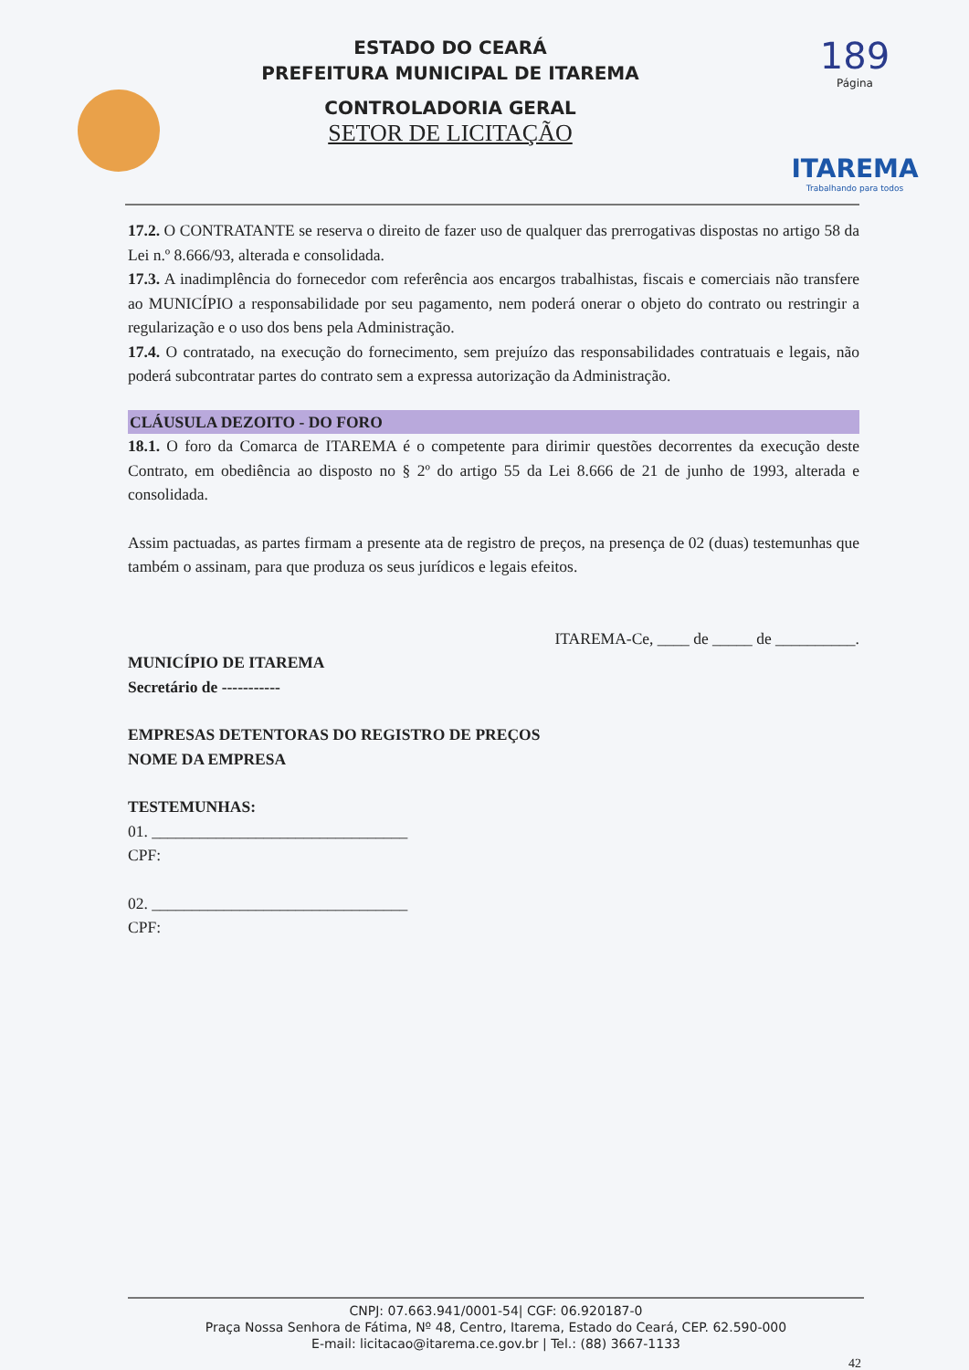ESTADO DO CEARÁ
PREFEITURA MUNICIPAL DE ITAREMA
CONTROLADORIA GERAL
SETOR DE LICITAÇÃO
189
Página
ITAREMA
Trabalhando para todos
17.2. O CONTRATANTE se reserva o direito de fazer uso de qualquer das prerrogativas dispostas no artigo 58 da Lei n.º 8.666/93, alterada e consolidada.
17.3. A inadimplência do fornecedor com referência aos encargos trabalhistas, fiscais e comerciais não transfere ao MUNICÍPIO a responsabilidade por seu pagamento, nem poderá onerar o objeto do contrato ou restringir a regularização e o uso dos bens pela Administração.
17.4. O contratado, na execução do fornecimento, sem prejuízo das responsabilidades contratuais e legais, não poderá subcontratar partes do contrato sem a expressa autorização da Administração.
CLÁUSULA DEZOITO - DO FORO
18.1. O foro da Comarca de ITAREMA é o competente para dirimir questões decorrentes da execução deste Contrato, em obediência ao disposto no § 2º do artigo 55 da Lei 8.666 de 21 de junho de 1993, alterada e consolidada.
Assim pactuadas, as partes firmam a presente ata de registro de preços, na presença de 02 (duas) testemunhas que também o assinam, para que produza os seus jurídicos e legais efeitos.
ITAREMA-Ce, ____ de _____ de __________.
MUNICÍPIO DE ITAREMA
Secretário de -----------
EMPRESAS DETENTORAS DO REGISTRO DE PREÇOS
NOME DA EMPRESA
TESTEMUNHAS:
01. ________________________________
CPF:
02. ________________________________
CPF:
CNPJ: 07.663.941/0001-54| CGF: 06.920187-0
Praça Nossa Senhora de Fátima, Nº 48, Centro, Itarema, Estado do Ceará, CEP. 62.590-000
E-mail: licitacao@itarema.ce.gov.br | Tel.: (88) 3667-1133
42